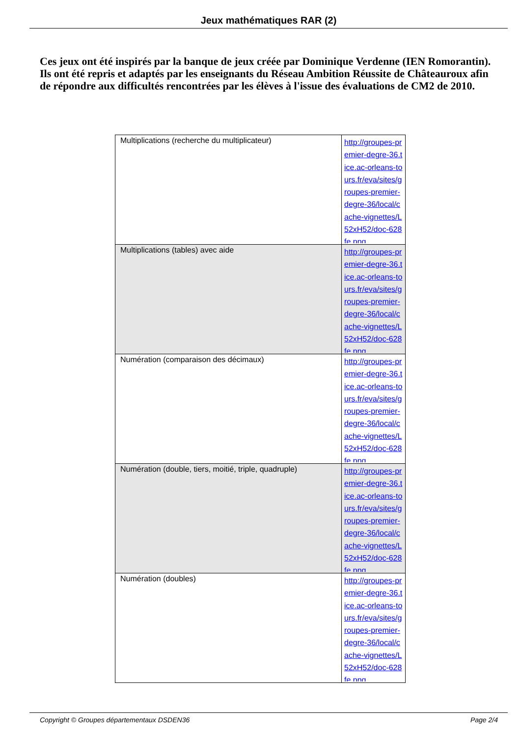Jeux mathématiques RAR (2)
Ces jeux ont été inspirés par la banque de jeux créée par Dominique Verdenne (IEN Romorantin). Ils ont été repris et adaptés par les enseignants du Réseau Ambition Réussite de Châteauroux afin de répondre aux difficultés rencontrées par les élèves à l'issue des évaluations de CM2 de 2010.
| Multiplications (recherche du multiplicateur) | http://groupes-premier-degre-36.tice.ac-orleans-tours.fr/eva/sites/groupes-premier-degre-36/local/cache-vignettes/L52xH52/doc-628fe.png |
| Multiplications (tables) avec aide | http://groupes-premier-degre-36.tice.ac-orleans-tours.fr/eva/sites/groupes-premier-degre-36/local/cache-vignettes/L52xH52/doc-628fe.png |
| Numération (comparaison des décimaux) | http://groupes-premier-degre-36.tice.ac-orleans-tours.fr/eva/sites/groupes-premier-degre-36/local/cache-vignettes/L52xH52/doc-628fe.png |
| Numération (double, tiers, moitié, triple, quadruple) | http://groupes-premier-degre-36.tice.ac-orleans-tours.fr/eva/sites/groupes-premier-degre-36/local/cache-vignettes/L52xH52/doc-628fe.png |
| Numération (doubles) | http://groupes-premier-degre-36.tice.ac-orleans-tours.fr/eva/sites/groupes-premier-degre-36/local/cache-vignettes/L52xH52/doc-628fe.png |
Copyright © Groupes départementaux DSDEN36 Page 2/4